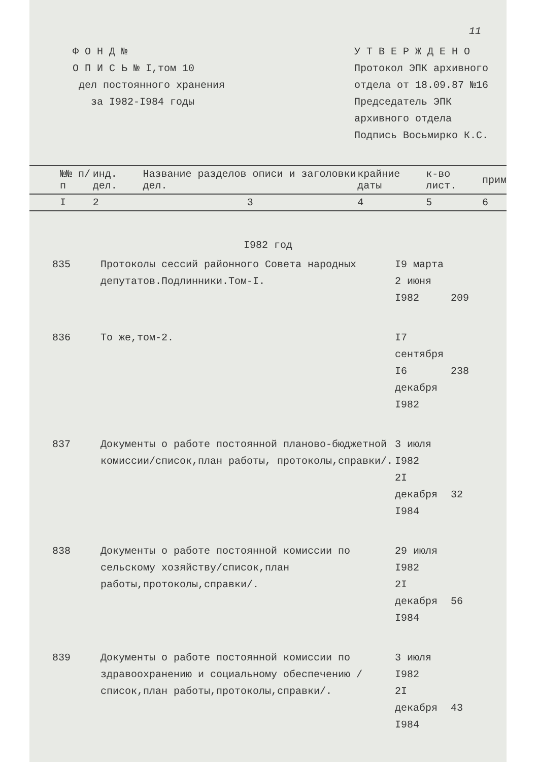11
Ф О Н Д №
О П И С Ь № I,том 10
дел постоянного хранения
за I982-I984 годы
У Т В Е Р Ж Д Е Н О
Протокол ЭПК архивного
отдела от 18.09.87 №16
Председатель ЭПК
архивного отдела
Подпись Восьмирко К.С.
| №№ п/п | инд. дел. | Название разделов описи и заголовки дел. | крайние даты | к-во лист. | прим |
| I | 2 | 3 | 4 | 5 | 6 |
I982 год
| 835 | Протоколы сессий районного Совета народных депутатов.Подлинники.Том-I. | I9 марта 2 июня I982 | 209 |
| 836 | То же,том-2. | I7 сентября I6 декабря I982 | 238 |
| 837 | Документы о работе постоянной планово-бюджетной комиссии/список,план работы, протоколы,справки/. | 3 июля I982 2I декабря I984 | 32 |
| 838 | Документы о работе постоянной комиссии по сельскому хозяйству/список,план работы,протоколы,справки/. | 29 июля I982 2I декабря I984 | 56 |
| 839 | Документы о работе постоянной комиссии по здравоохранению и социальному обеспечению /список,план работы,протоколы,справки/. | 3 июля I982 2I декабря I984 | 43 |